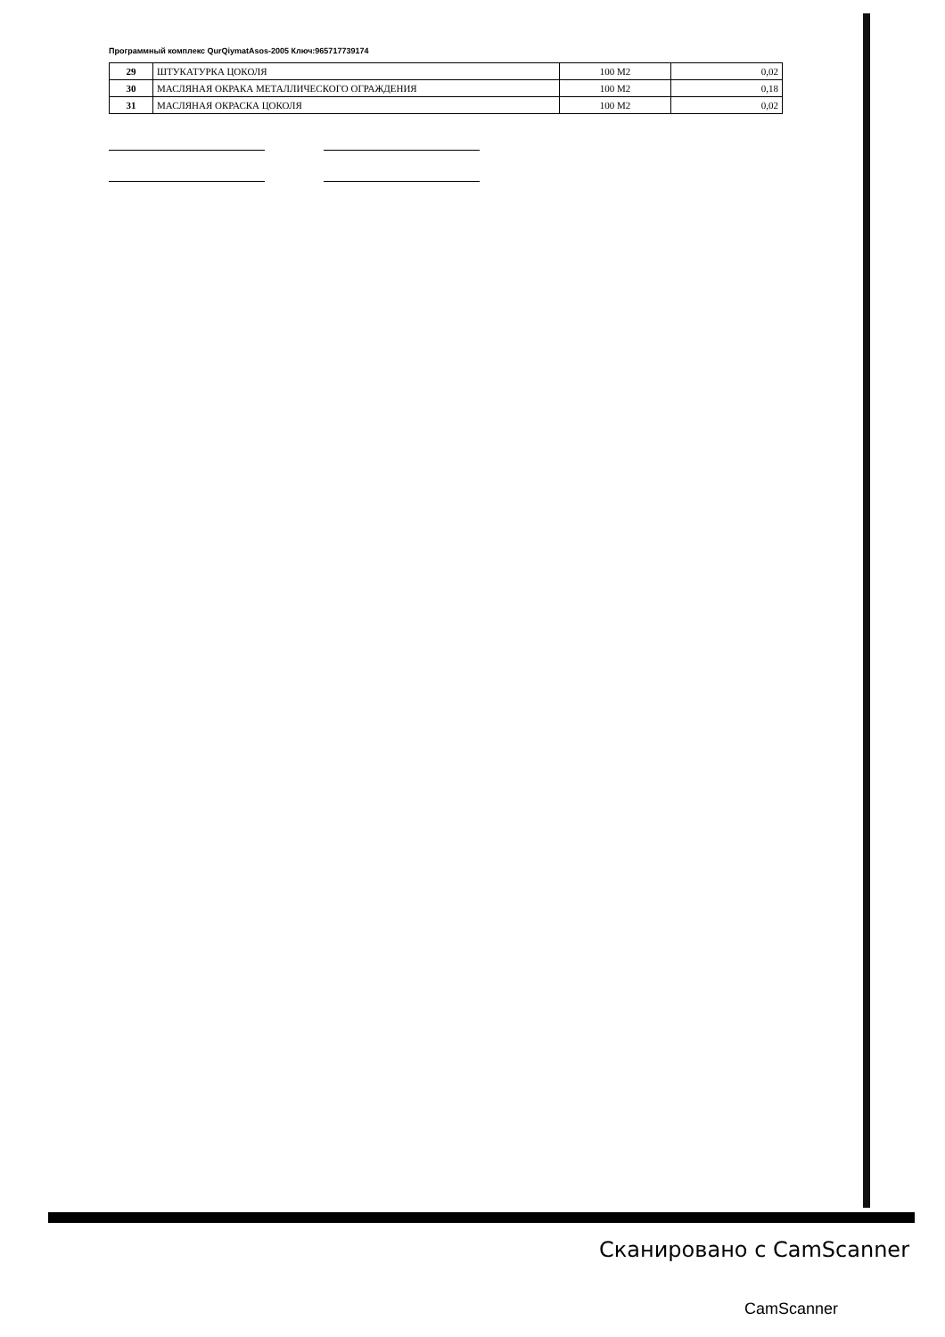Программный комплекс QurQiymatAsos-2005 Ключ:965717739174
| 29 | ШТУКАТУРКА ЦОКОЛЯ | 100 М2 | 0,02 |
| 30 | МАСЛЯНАЯ ОКРАКА МЕТАЛЛИЧЕСКОГО ОГРАЖДЕНИЯ | 100 М2 | 0,18 |
| 31 | МАСЛЯНАЯ ОКРАСКА ЦОКОЛЯ | 100 М2 | 0,02 |
Сканировано с CamScanner
CamScanner